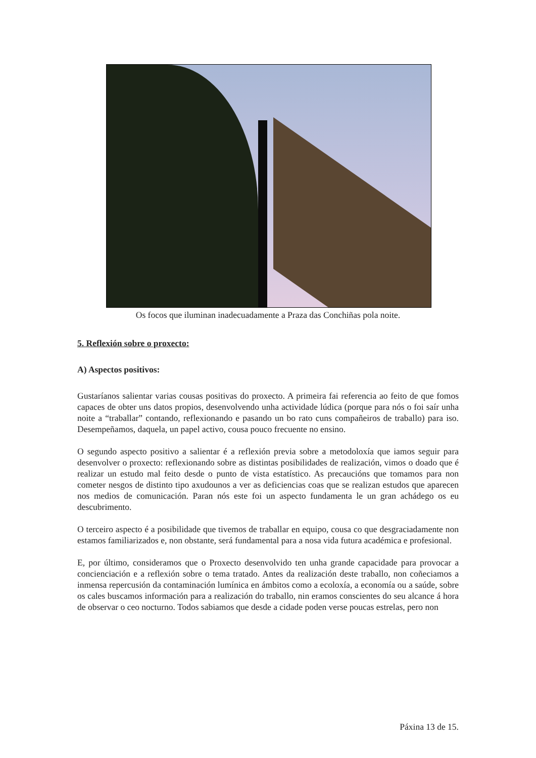Os focos que iluminan inadecuadamente a Praza das Conchiñas pola noite.
5. Reflexión sobre o proxecto:
A) Aspectos positivos:
Gustaríanos salientar varias cousas positivas do proxecto. A primeira fai referencia ao feito de que fomos capaces de obter uns datos propios, desenvolvendo unha actividade lúdica (porque para nós o foi saír unha noite a “traballar” contando, reflexionando e pasando un bo rato cuns compañeiros de traballo) para iso. Desempeñamos, daquela, un papel activo, cousa pouco frecuente no ensino.
O segundo aspecto positivo a salientar é a reflexión previa sobre a metodoloxía que iamos seguir para desenvolver o proxecto: reflexionando sobre as distintas posibilidades de realización, vimos o doado que é realizar un estudo mal feito desde o punto de vista estatístico. As precaucións que tomamos para non cometer nesgos de distinto tipo axudounos a ver as deficiencias coas que se realizan estudos que aparecen nos medios de comunicación. Paran nós este foi un aspecto fundamenta le un gran achádego os eu descubrimento.
O terceiro aspecto é a posibilidade que tivemos de traballar en equipo, cousa co que desgraciadamente non estamos familiarizados e, non obstante, será fundamental para a nosa vida futura académica e profesional.
E, por último, consideramos que o Proxecto desenvolvido ten unha grande capacidade para provocar a concienciación e a reflexión sobre o tema tratado. Antes da realización deste traballo, non coñeciamos a inmensa repercusión da contaminación lumínica en ámbitos como a ecoloxía, a economía ou a saúde, sobre os cales buscamos información para a realización do traballo, nin eramos conscientes do seu alcance á hora de observar o ceo nocturno. Todos sabiamos que desde a cidade poden verse poucas estrelas, pero non
Páxina 13 de 15.